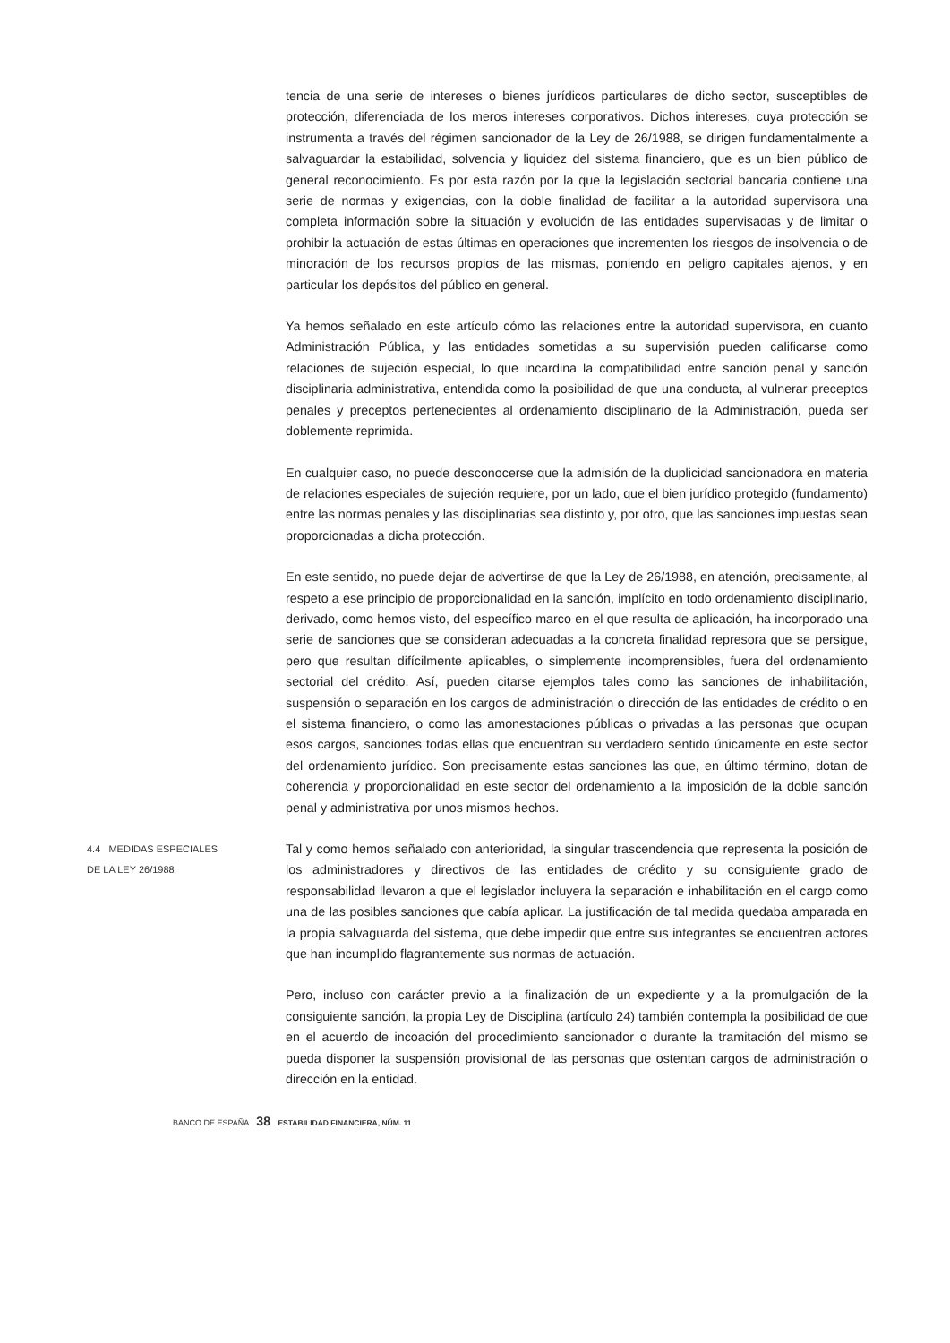tencia de una serie de intereses o bienes jurídicos particulares de dicho sector, susceptibles de protección, diferenciada de los meros intereses corporativos. Dichos intereses, cuya protección se instrumenta a través del régimen sancionador de la Ley de 26/1988, se dirigen fundamentalmente a salvaguardar la estabilidad, solvencia y liquidez del sistema financiero, que es un bien público de general reconocimiento. Es por esta razón por la que la legislación sectorial bancaria contiene una serie de normas y exigencias, con la doble finalidad de facilitar a la autoridad supervisora una completa información sobre la situación y evolución de las entidades supervisadas y de limitar o prohibir la actuación de estas últimas en operaciones que incrementen los riesgos de insolvencia o de minoración de los recursos propios de las mismas, poniendo en peligro capitales ajenos, y en particular los depósitos del público en general.
Ya hemos señalado en este artículo cómo las relaciones entre la autoridad supervisora, en cuanto Administración Pública, y las entidades sometidas a su supervisión pueden calificarse como relaciones de sujeción especial, lo que incardina la compatibilidad entre sanción penal y sanción disciplinaria administrativa, entendida como la posibilidad de que una conducta, al vulnerar preceptos penales y preceptos pertenecientes al ordenamiento disciplinario de la Administración, pueda ser doblemente reprimida.
En cualquier caso, no puede desconocerse que la admisión de la duplicidad sancionadora en materia de relaciones especiales de sujeción requiere, por un lado, que el bien jurídico protegido (fundamento) entre las normas penales y las disciplinarias sea distinto y, por otro, que las sanciones impuestas sean proporcionadas a dicha protección.
En este sentido, no puede dejar de advertirse de que la Ley de 26/1988, en atención, precisamente, al respeto a ese principio de proporcionalidad en la sanción, implícito en todo ordenamiento disciplinario, derivado, como hemos visto, del específico marco en el que resulta de aplicación, ha incorporado una serie de sanciones que se consideran adecuadas a la concreta finalidad represora que se persigue, pero que resultan difícilmente aplicables, o simplemente incomprensibles, fuera del ordenamiento sectorial del crédito. Así, pueden citarse ejemplos tales como las sanciones de inhabilitación, suspensión o separación en los cargos de administración o dirección de las entidades de crédito o en el sistema financiero, o como las amonestaciones públicas o privadas a las personas que ocupan esos cargos, sanciones todas ellas que encuentran su verdadero sentido únicamente en este sector del ordenamiento jurídico. Son precisamente estas sanciones las que, en último término, dotan de coherencia y proporcionalidad en este sector del ordenamiento a la imposición de la doble sanción penal y administrativa por unos mismos hechos.
4.4 MEDIDAS ESPECIALES
DE LA LEY 26/1988
Tal y como hemos señalado con anterioridad, la singular trascendencia que representa la posición de los administradores y directivos de las entidades de crédito y su consiguiente grado de responsabilidad llevaron a que el legislador incluyera la separación e inhabilitación en el cargo como una de las posibles sanciones que cabía aplicar. La justificación de tal medida quedaba amparada en la propia salvaguarda del sistema, que debe impedir que entre sus integrantes se encuentren actores que han incumplido flagrantemente sus normas de actuación.
Pero, incluso con carácter previo a la finalización de un expediente y a la promulgación de la consiguiente sanción, la propia Ley de Disciplina (artículo 24) también contempla la posibilidad de que en el acuerdo de incoación del procedimiento sancionador o durante la tramitación del mismo se pueda disponer la suspensión provisional de las personas que ostentan cargos de administración o dirección en la entidad.
BANCO DE ESPAÑA 38 ESTABILIDAD FINANCIERA, NÚM. 11